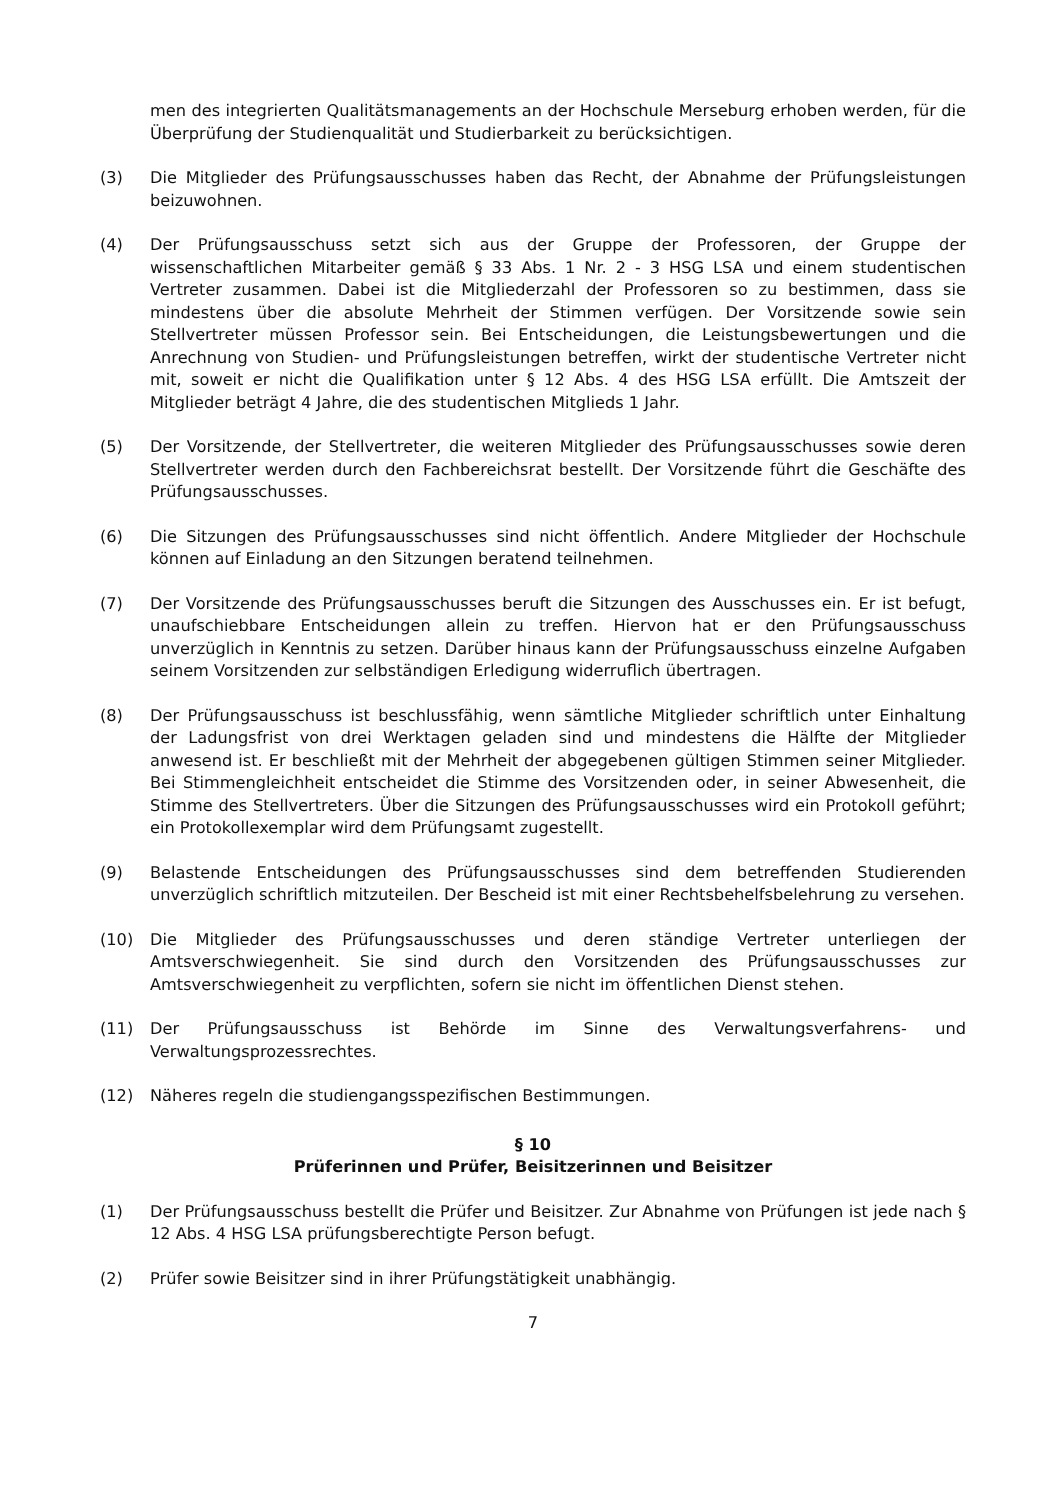men des integrierten Qualitätsmanagements an der Hochschule Merseburg erhoben werden, für die Überprüfung der Studienqualität und Studierbarkeit zu berücksichtigen.
(3) Die Mitglieder des Prüfungsausschusses haben das Recht, der Abnahme der Prüfungsleistungen beizuwohnen.
(4) Der Prüfungsausschuss setzt sich aus der Gruppe der Professoren, der Gruppe der wissenschaftlichen Mitarbeiter gemäß § 33 Abs. 1 Nr. 2 - 3 HSG LSA und einem studentischen Vertreter zusammen. Dabei ist die Mitgliederzahl der Professoren so zu bestimmen, dass sie mindestens über die absolute Mehrheit der Stimmen verfügen. Der Vorsitzende sowie sein Stellvertreter müssen Professor sein. Bei Entscheidungen, die Leistungsbewertungen und die Anrechnung von Studien- und Prüfungsleistungen betreffen, wirkt der studentische Vertreter nicht mit, soweit er nicht die Qualifikation unter § 12 Abs. 4 des HSG LSA erfüllt. Die Amtszeit der Mitglieder beträgt 4 Jahre, die des studentischen Mitglieds 1 Jahr.
(5) Der Vorsitzende, der Stellvertreter, die weiteren Mitglieder des Prüfungsausschusses sowie deren Stellvertreter werden durch den Fachbereichsrat bestellt. Der Vorsitzende führt die Geschäfte des Prüfungsausschusses.
(6) Die Sitzungen des Prüfungsausschusses sind nicht öffentlich. Andere Mitglieder der Hochschule können auf Einladung an den Sitzungen beratend teilnehmen.
(7) Der Vorsitzende des Prüfungsausschusses beruft die Sitzungen des Ausschusses ein. Er ist befugt, unaufschiebbare Entscheidungen allein zu treffen. Hiervon hat er den Prüfungsausschuss unverzüglich in Kenntnis zu setzen. Darüber hinaus kann der Prüfungsausschuss einzelne Aufgaben seinem Vorsitzenden zur selbständigen Erledigung widerruflich übertragen.
(8) Der Prüfungsausschuss ist beschlussfähig, wenn sämtliche Mitglieder schriftlich unter Einhaltung der Ladungsfrist von drei Werktagen geladen sind und mindestens die Hälfte der Mitglieder anwesend ist. Er beschließt mit der Mehrheit der abgegebenen gültigen Stimmen seiner Mitglieder. Bei Stimmengleichheit entscheidet die Stimme des Vorsitzenden oder, in seiner Abwesenheit, die Stimme des Stellvertreters. Über die Sitzungen des Prüfungsausschusses wird ein Protokoll geführt; ein Protokollexemplar wird dem Prüfungsamt zugestellt.
(9) Belastende Entscheidungen des Prüfungsausschusses sind dem betreffenden Studierenden unverzüglich schriftlich mitzuteilen. Der Bescheid ist mit einer Rechtsbehelfsbelehrung zu versehen.
(10) Die Mitglieder des Prüfungsausschusses und deren ständige Vertreter unterliegen der Amtsverschwiegenheit. Sie sind durch den Vorsitzenden des Prüfungsausschusses zur Amtsverschwiegenheit zu verpflichten, sofern sie nicht im öffentlichen Dienst stehen.
(11) Der Prüfungsausschuss ist Behörde im Sinne des Verwaltungsverfahrens- und Verwaltungsprozessrechtes.
(12) Näheres regeln die studiengangsspezifischen Bestimmungen.
§ 10
Prüferinnen und Prüfer, Beisitzerinnen und Beisitzer
(1) Der Prüfungsausschuss bestellt die Prüfer und Beisitzer. Zur Abnahme von Prüfungen ist jede nach § 12 Abs. 4 HSG LSA prüfungsberechtigte Person befugt.
(2) Prüfer sowie Beisitzer sind in ihrer Prüfungstätigkeit unabhängig.
7